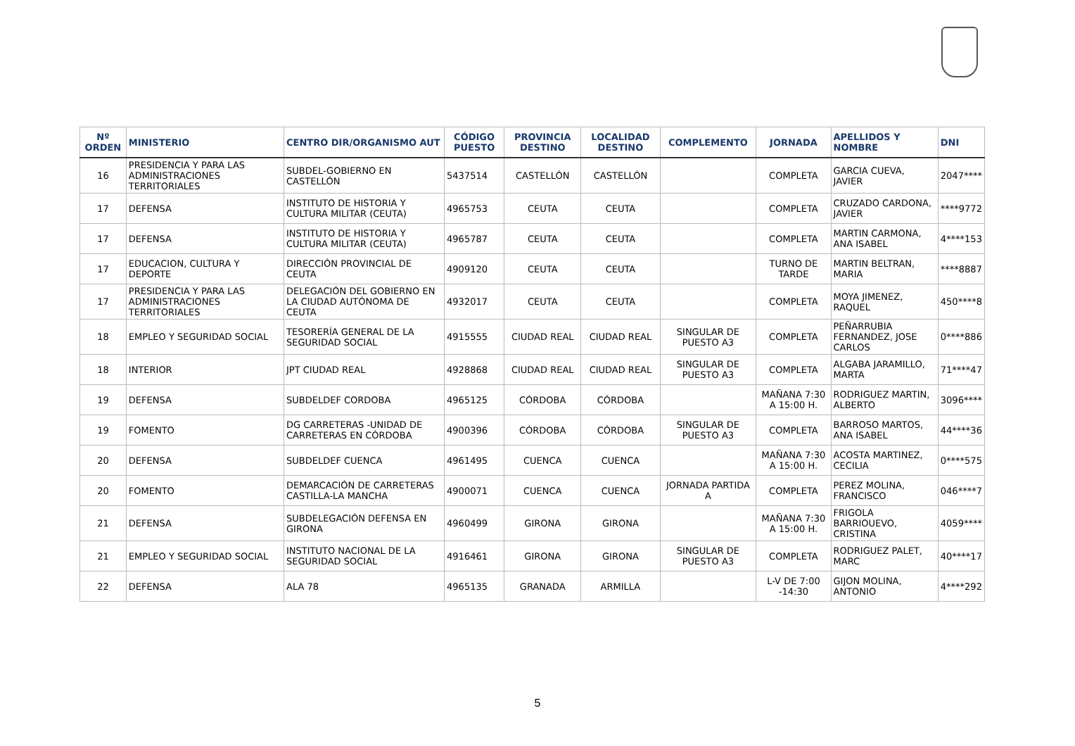| Nº ORDEN | MINISTERIO | CENTRO DIR/ORGANISMO AUT | CÓDIGO PUESTO | PROVINCIA DESTINO | LOCALIDAD DESTINO | COMPLEMENTO | JORNADA | APELLIDOS Y NOMBRE | DNI |
| --- | --- | --- | --- | --- | --- | --- | --- | --- | --- |
| 16 | PRESIDENCIA Y PARA LAS ADMINISTRACIONES TERRITORIALES | SUBDEL-GOBIERNO EN CASTELLÓN | 5437514 | CASTELLÓN | CASTELLÓN | | COMPLETA | GARCIA CUEVA, JAVIER | 2047**** |
| 17 | DEFENSA | INSTITUTO DE HISTORIA Y CULTURA MILITAR (CEUTA) | 4965753 | CEUTA | CEUTA | | COMPLETA | CRUZADO CARDONA, JAVIER | ****9772 |
| 17 | DEFENSA | INSTITUTO DE HISTORIA Y CULTURA MILITAR (CEUTA) | 4965787 | CEUTA | CEUTA | | COMPLETA | MARTIN CARMONA, ANA ISABEL | 4****153 |
| 17 | EDUCACION, CULTURA Y DEPORTE | DIRECCIÓN PROVINCIAL DE CEUTA | 4909120 | CEUTA | CEUTA | | TURNO DE TARDE | MARTIN BELTRAN, MARIA | ****8887 |
| 17 | PRESIDENCIA Y PARA LAS ADMINISTRACIONES TERRITORIALES | DELEGACIÓN DEL GOBIERNO EN LA CIUDAD AUTÓNOMA DE CEUTA | 4932017 | CEUTA | CEUTA | | COMPLETA | MOYA JIMENEZ, RAQUEL | 450****8 |
| 18 | EMPLEO Y SEGURIDAD SOCIAL | TESORERÍA GENERAL DE LA SEGURIDAD SOCIAL | 4915555 | CIUDAD REAL | CIUDAD REAL | SINGULAR DE PUESTO A3 | COMPLETA | PEÑARRUBIA FERNANDEZ, JOSE CARLOS | 0****886 |
| 18 | INTERIOR | JPT CIUDAD REAL | 4928868 | CIUDAD REAL | CIUDAD REAL | SINGULAR DE PUESTO A3 | COMPLETA | ALGABA JARAMILLO, MARTA | 71****47 |
| 19 | DEFENSA | SUBDELDEF CORDOBA | 4965125 | CÓRDOBA | CÓRDOBA | | MAÑANA 7:30 A 15:00 H. | RODRIGUEZ MARTIN, ALBERTO | 3096**** |
| 19 | FOMENTO | DG CARRETERAS -UNIDAD DE CARRETERAS EN CÓRDOBA | 4900396 | CÓRDOBA | CÓRDOBA | SINGULAR DE PUESTO A3 | COMPLETA | BARROSO MARTOS, ANA ISABEL | 44****36 |
| 20 | DEFENSA | SUBDELDEF CUENCA | 4961495 | CUENCA | CUENCA | | MAÑANA 7:30 A 15:00 H. | ACOSTA MARTINEZ, CECILIA | 0****575 |
| 20 | FOMENTO | DEMARCACIÓN DE CARRETERAS CASTILLA-LA MANCHA | 4900071 | CUENCA | CUENCA | JORNADA PARTIDA A | COMPLETA | PEREZ MOLINA, FRANCISCO | 046****7 |
| 21 | DEFENSA | SUBDELEGACIÓN DEFENSA EN GIRONA | 4960499 | GIRONA | GIRONA | | MAÑANA 7:30 A 15:00 H. | FRIGOLA BARRIOUEVO, CRISTINA | 4059**** |
| 21 | EMPLEO Y SEGURIDAD SOCIAL | INSTITUTO NACIONAL DE LA SEGURIDAD SOCIAL | 4916461 | GIRONA | GIRONA | SINGULAR DE PUESTO A3 | COMPLETA | RODRIGUEZ PALET, MARC | 40****17 |
| 22 | DEFENSA | ALA 78 | 4965135 | GRANADA | ARMILLA | | L-V DE 7:00 -14:30 | GIJON MOLINA, ANTONIO | 4****292 |
5